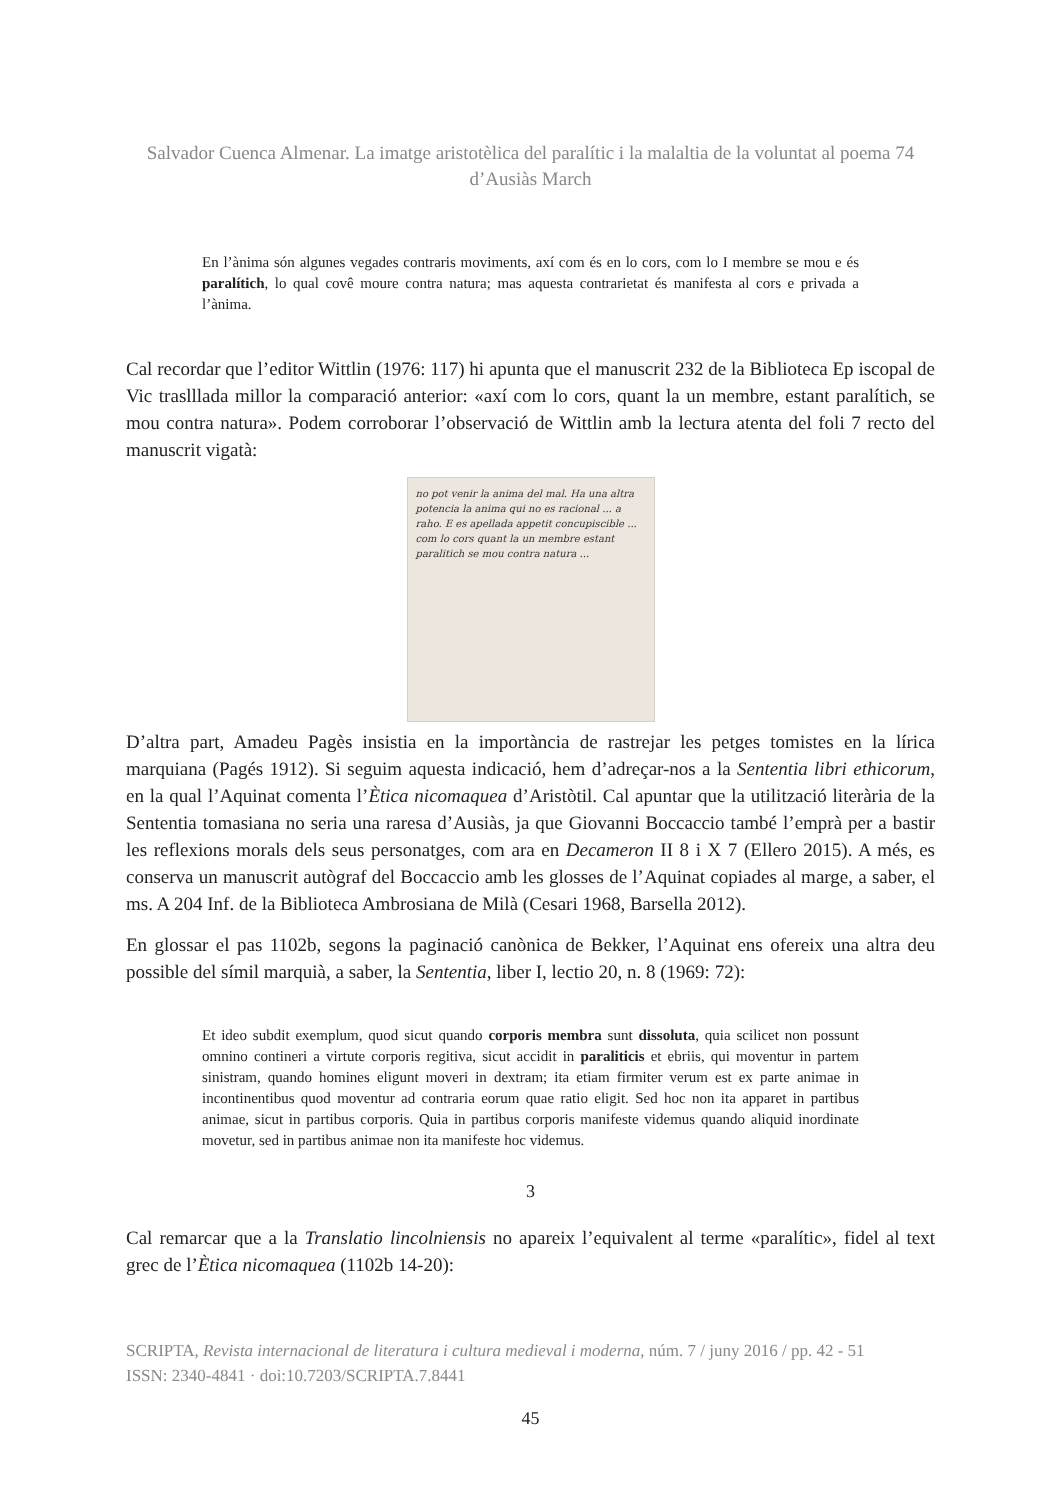Salvador Cuenca Almenar. La imatge aristotèlica del paralític i la malaltia de la voluntat al poema 74
d’Ausiàs March
En l’ànima són algunes vegades contraris moviments, axí com és en lo cors, com lo I membre se mou e és paralítich, lo qual covê moure contra natura; mas aquesta contrarietat és manifesta al cors e privada a l’ànima.
Cal recordar que l’editor Wittlin (1976: 117) hi apunta que el manuscrit 232 de la Biblioteca Ep iscopal de Vic traslllada millor la comparació anterior: «axí com lo cors, quant la un membre, estant paralítich, se mou contra natura». Podem corroborar l’observació de Wittlin amb la lectura atenta del foli 7 recto del manuscrit vigatà:
no pot venir la anima del mal. Ha una altra potencia la anima qui no es racional ... a raho. E es apellada appetit concupiscible ... com lo cors quant la un membre estant paralitich se mou contra natura ...
D’altra part, Amadeu Pagès insistia en la importància de rastrejar les petges tomistes en la lírica marquiana (Pagés 1912). Si seguim aquesta indicació, hem d’adreçar-nos a la Sententia libri ethicorum, en la qual l’Aquinat comenta l’Ètica nicomaquea d’Aristòtil. Cal apuntar que la utilització literària de la Sententia tomasiana no seria una raresa d’Ausiàs, ja que Giovanni Boccaccio també l’emprà per a bastir les reflexions morals dels seus personatges, com ara en Decameron II 8 i X 7 (Ellero 2015). A més, es conserva un manuscrit autògraf del Boccaccio amb les glosses de l’Aquinat copiades al marge, a saber, el ms. A 204 Inf. de la Biblioteca Ambrosiana de Milà (Cesari 1968, Barsella 2012).
En glossar el pas 1102b, segons la paginació canònica de Bekker, l’Aquinat ens ofereix una altra deu possible del símil marquià, a saber, la Sententia, liber I, lectio 20, n. 8 (1969: 72):
Et ideo subdit exemplum, quod sicut quando corporis membra sunt dissoluta, quia scilicet non possunt omnino contineri a virtute corporis regitiva, sicut accidit in paraliticis et ebriis, qui moventur in partem sinistram, quando homines eligunt moveri in dextram; ita etiam firmiter verum est ex parte animae in incontinentibus quod moventur ad contraria eorum quae ratio eligit. Sed hoc non ita apparet in partibus animae, sicut in partibus corporis. Quia in partibus corporis manifeste videmus quando aliquid inordinate movetur, sed in partibus animae non ita manifeste hoc videmus.
3
Cal remarcar que a la Translatio lincolniensis no apareix l’equivalent al terme «paralític», fidel al text grec de l’Ètica nicomaquea (1102b 14-20):
SCRIPTA, Revista internacional de literatura i cultura medieval i moderna, núm. 7 / juny 2016 / pp. 42 - 51
ISSN: 2340-4841 · doi:10.7203/SCRIPTA.7.8441
45